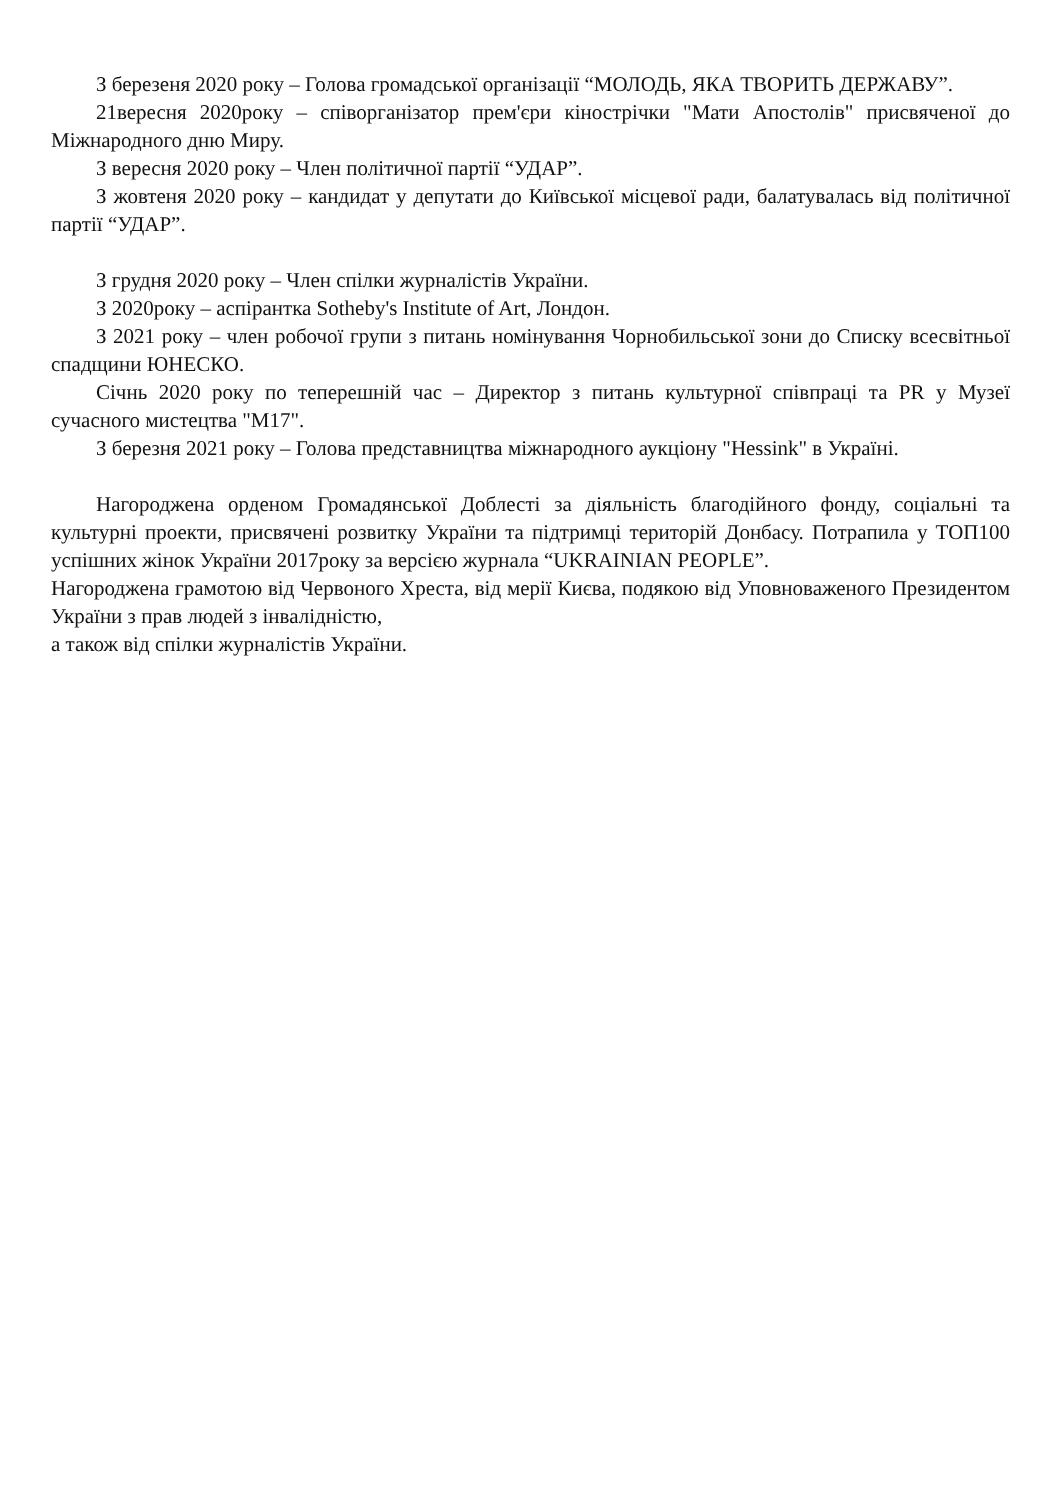З березеня 2020 року – Голова громадської організації “МОЛОДЬ, ЯКА ТВОРИТЬ ДЕРЖАВУ”.
21вересня 2020року – співорганізатор прем'єри кінострічки "Мати Апостолів" присвяченої до Міжнародного дню Миру.
З вересня 2020 року – Член політичної партії “УДАР”.
З жовтеня 2020 року – кандидат у депутати до Київської місцевої ради, балатувалась від політичної партії “УДАР”.
З грудня 2020 року – Член спілки журналістів України.
З 2020року – аспірантка Sotheby's Institute of Art, Лондон.
З 2021 року – член робочої групи з питань номінування Чорнобильської зони до Списку всесвітньої спадщини ЮНЕСКО.
Січнь 2020 року по теперешній час – Директор з питань культурної співпраці та PR у Музеї сучасного мистецтва "М17".
З березня 2021 року – Голова представництва міжнародного аукціону "Hessink" в Україні.
Нагороджена орденом Громадянської Доблесті за діяльність благодійного фонду, соціальні та культурні проекти, присвячені розвитку України та підтримці територій Донбасу. Потрапила у ТОП100 успішних жінок України 2017року за версією журнала “UKRAINIAN PEOPLE”.
Нагороджена грамотою від Червоного Хреста, від мерії Києва, подякою від Уповноваженого Президентом України з прав людей з інвалідністю,
а також від спілки журналістів України.